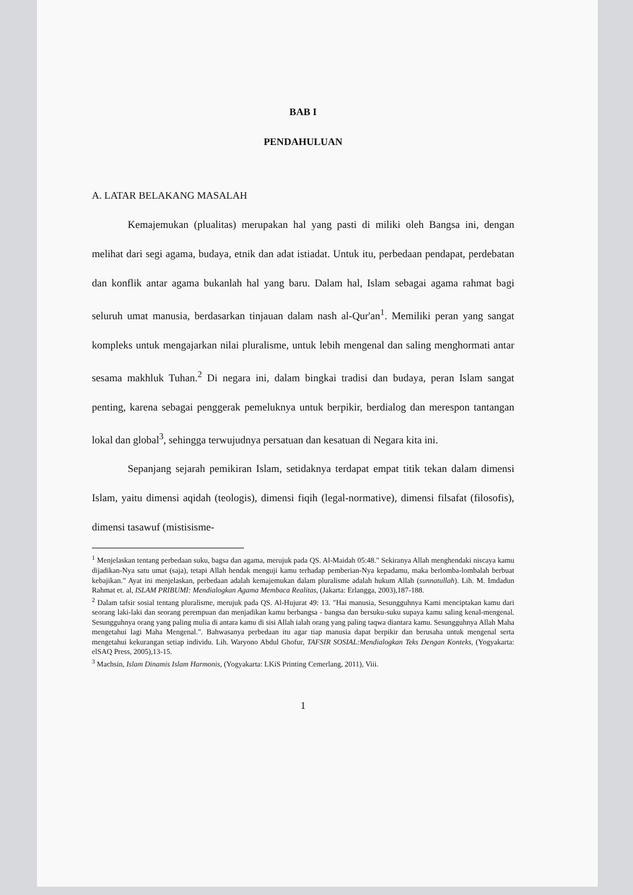BAB I
PENDAHULUAN
A. LATAR BELAKANG MASALAH
Kemajemukan (plualitas) merupakan hal yang pasti di miliki oleh Bangsa ini, dengan melihat dari segi agama, budaya, etnik dan adat istiadat. Untuk itu, perbedaan pendapat, perdebatan dan konflik antar agama bukanlah hal yang baru. Dalam hal, Islam sebagai agama rahmat bagi seluruh umat manusia, berdasarkan tinjauan dalam nash al-Qur'an<sup>1</sup>. Memiliki peran yang sangat kompleks untuk mengajarkan nilai pluralisme, untuk lebih mengenal dan saling menghormati antar sesama makhluk Tuhan.<sup>2</sup> Di negara ini, dalam bingkai tradisi dan budaya, peran Islam sangat penting, karena sebagai penggerak pemeluknya untuk berpikir, berdialog dan merespon tantangan lokal dan global<sup>3</sup>, sehingga terwujudnya persatuan dan kesatuan di Negara kita ini.
Sepanjang sejarah pemikiran Islam, setidaknya terdapat empat titik tekan dalam dimensi Islam, yaitu dimensi aqidah (teologis), dimensi fiqih (legal-normative), dimensi filsafat (filosofis), dimensi tasawuf (mistisisme-
<sup>1</sup> Menjelaskan tentang perbedaan suku, bagsa dan agama, merujuk pada QS. Al-Maidah 05:48." Sekiranya Allah menghendaki niscaya kamu dijadikan-Nya satu umat (saja), tetapi Allah hendak menguji kamu terhadap pemberian-Nya kepadamu, maka berlomba-lombalah berbuat kebajikan." Ayat ini menjelaskan, perbedaan adalah kemajemukan dalam pluralisme adalah hukum Allah (sunnatullah). Lih. M. Imdadun Rahmat et. al, ISLAM PRIBUMI: Mendialogkan Agama Membaca Realitas, (Jakarta: Erlangga, 2003),187-188.
<sup>2</sup> Dalam tafsir sosial tentang pluralisme, merujuk pada QS. Al-Hujurat 49: 13. "Hai manusia, Sesungguhnya Kami menciptakan kamu dari seorang laki-laki dan seorang perempuan dan menjadikan kamu berbangsa - bangsa dan bersuku-suku supaya kamu saling kenal-mengenal. Sesungguhnya orang yang paling mulia di antara kamu di sisi Allah ialah orang yang paling taqwa diantara kamu. Sesungguhnya Allah Maha mengetahui lagi Maha Mengenal.". Bahwasanya perbedaan itu agar tiap manusia dapat berpikir dan berusaha untuk mengenal serta mengetahui kekurangan setiap individu. Lih. Waryono Abdul Ghofur, TAFSIR SOSIAL:Mendialogkan Teks Dengan Konteks, (Yogyakarta: elSAQ Press, 2005),13-15.
<sup>3</sup> Machsin, Islam Dinamis Islam Harmonis, (Yogyakarta: LKiS Printing Cemerlang, 2011), Viii.
1